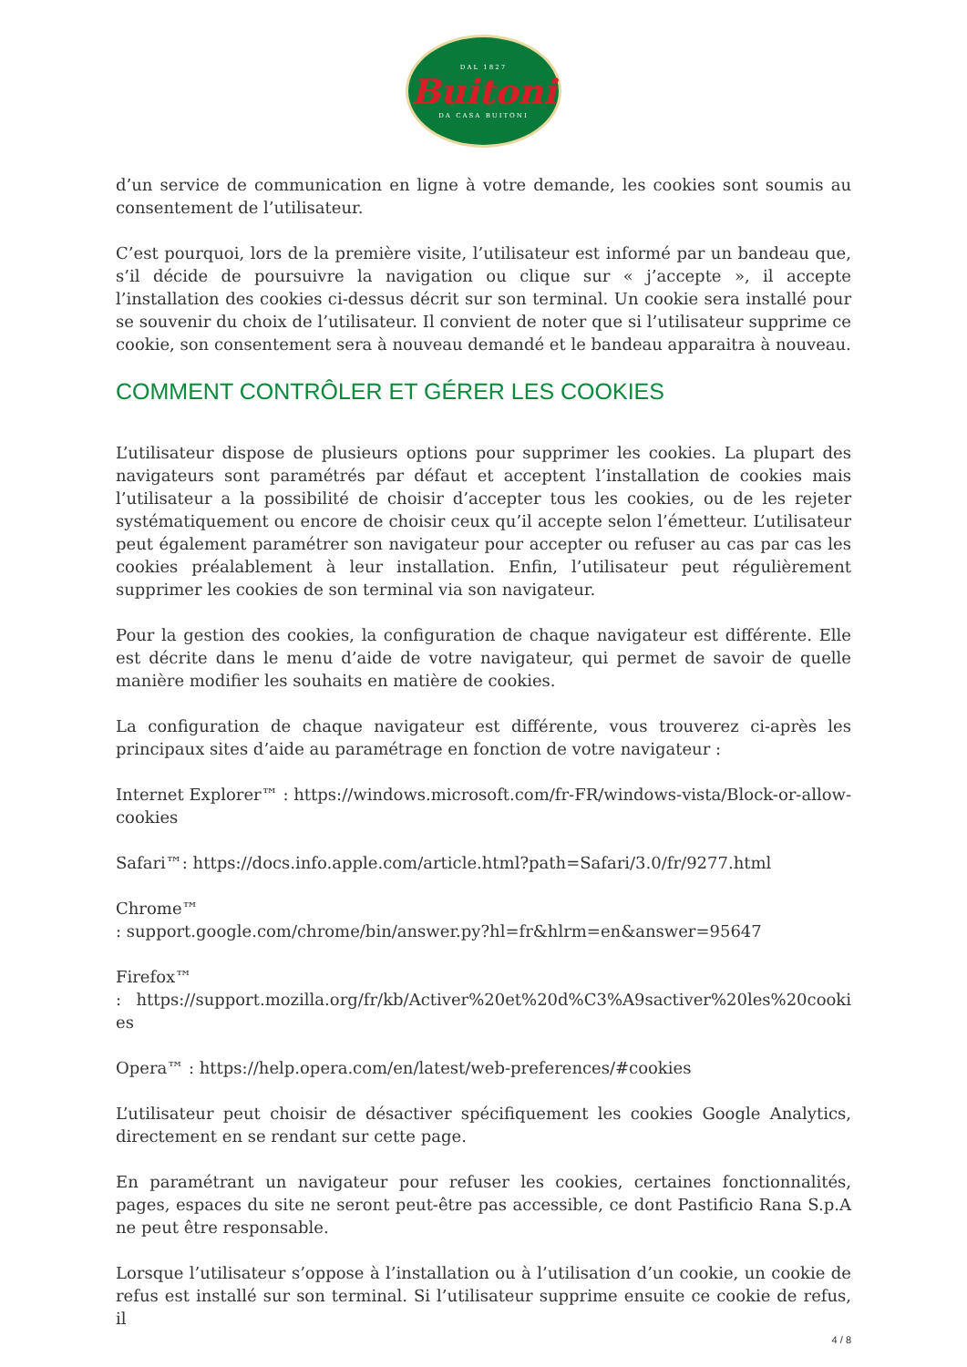DAL 1827
Buitoni
DA CASA BUITONI
d’un service de communication en ligne à votre demande, les cookies sont soumis au consentement de l’utilisateur.
C’est pourquoi, lors de la première visite, l’utilisateur est informé par un bandeau que, s’il décide de poursuivre la navigation ou clique sur « j’accepte », il accepte l’installation des cookies ci-dessus décrit sur son terminal. Un cookie sera installé pour se souvenir du choix de l’utilisateur. Il convient de noter que si l’utilisateur supprime ce cookie, son consentement sera à nouveau demandé et le bandeau apparaitra à nouveau.
COMMENT CONTRÔLER ET GÉRER LES COOKIES
L’utilisateur dispose de plusieurs options pour supprimer les cookies. La plupart des navigateurs sont paramétrés par défaut et acceptent l’installation de cookies mais l’utilisateur a la possibilité de choisir d’accepter tous les cookies, ou de les rejeter systématiquement ou encore de choisir ceux qu’il accepte selon l’émetteur. L’utilisateur peut également paramétrer son navigateur pour accepter ou refuser au cas par cas les cookies préalablement à leur installation. Enfin, l’utilisateur peut régulièrement supprimer les cookies de son terminal via son navigateur.
Pour la gestion des cookies, la configuration de chaque navigateur est différente. Elle est décrite dans le menu d’aide de votre navigateur, qui permet de savoir de quelle manière modifier les souhaits en matière de cookies.
La configuration de chaque navigateur est différente, vous trouverez ci-après les principaux sites d’aide au paramétrage en fonction de votre navigateur :
Internet Explorer™ : https://windows.microsoft.com/fr-FR/windows-vista/Block-or-allow-cookies
Safari™: https://docs.info.apple.com/article.html?path=Safari/3.0/fr/9277.html
Chrome™
: support.google.com/chrome/bin/answer.py?hl=fr&hlrm=en&answer=95647
Firefox™
: https://support.mozilla.org/fr/kb/Activer%20et%20d%C3%A9sactiver%20les%20cookies
Opera™ : https://help.opera.com/en/latest/web-preferences/#cookies
L’utilisateur peut choisir de désactiver spécifiquement les cookies Google Analytics, directement en se rendant sur cette page.
En paramétrant un navigateur pour refuser les cookies, certaines fonctionnalités, pages, espaces du site ne seront peut-être pas accessible, ce dont Pastificio Rana S.p.A ne peut être responsable.
Lorsque l’utilisateur s’oppose à l’installation ou à l’utilisation d’un cookie, un cookie de refus est installé sur son terminal. Si l’utilisateur supprime ensuite ce cookie de refus, il
4 / 8